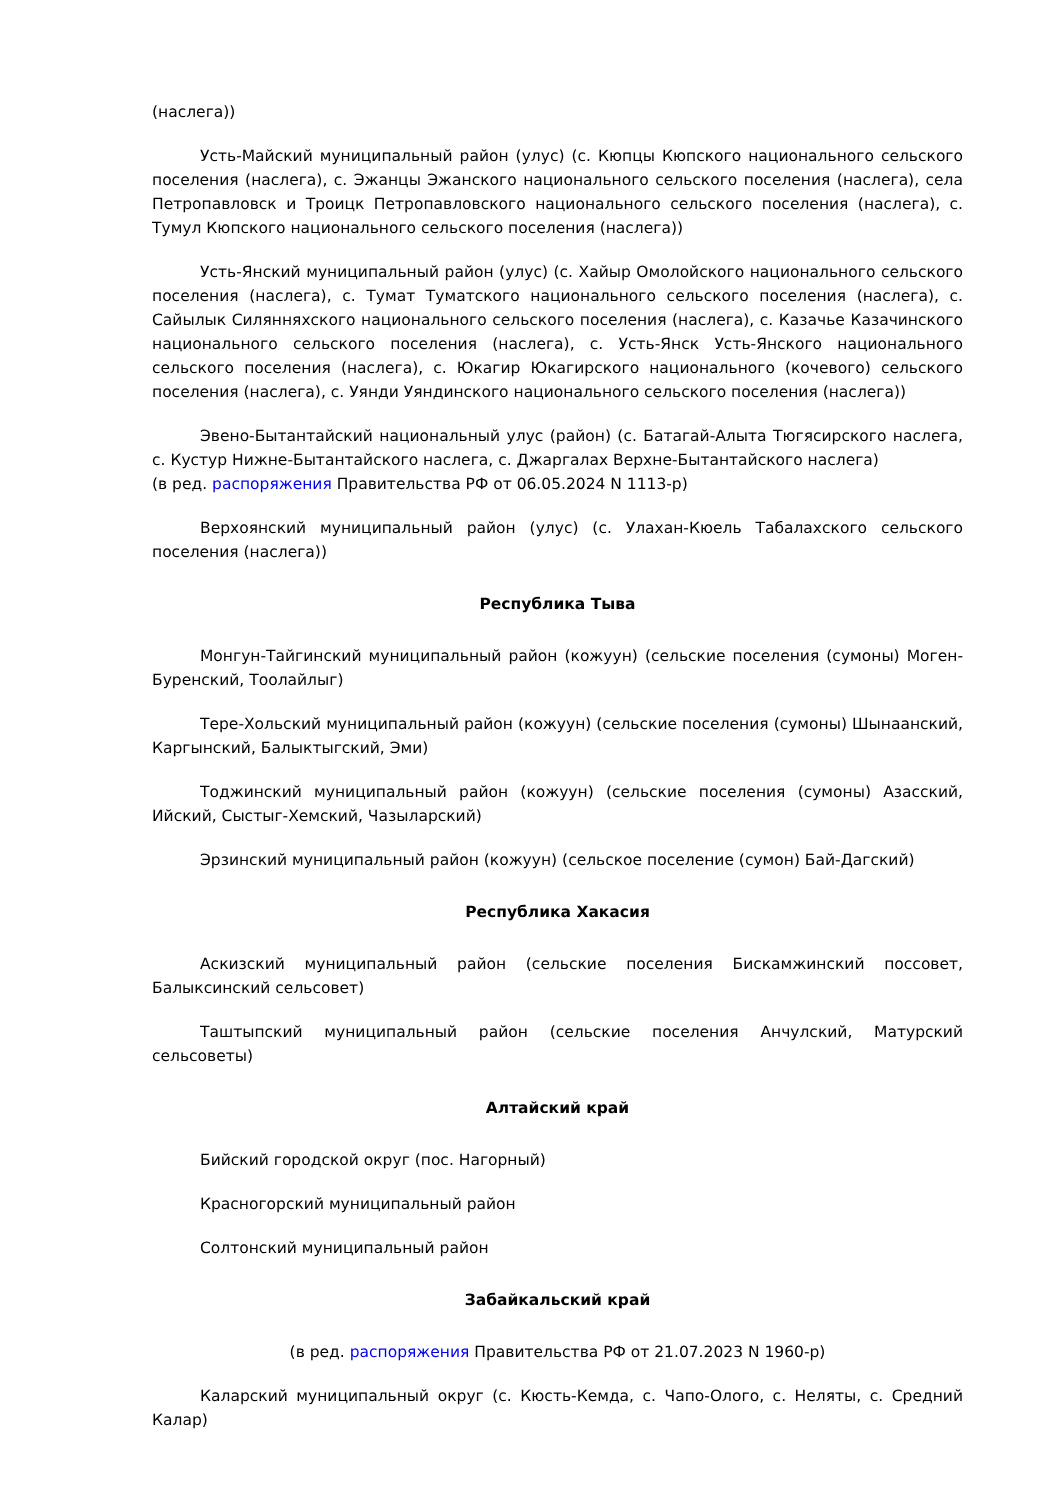(наслега))
Усть-Майский муниципальный район (улус) (с. Кюпцы Кюпского национального сельского поселения (наслега), с. Эжанцы Эжанского национального сельского поселения (наслега), села Петропавловск и Троицк Петропавловского национального сельского поселения (наслега), с. Тумул Кюпского национального сельского поселения (наслега))
Усть-Янский муниципальный район (улус) (с. Хайыр Омолойского национального сельского поселения (наслега), с. Тумат Туматского национального сельского поселения (наслега), с. Сайылык Силянняхского национального сельского поселения (наслега), с. Казачье Казачинского национального сельского поселения (наслега), с. Усть-Янск Усть-Янского национального сельского поселения (наслега), с. Юкагир Юкагирского национального (кочевого) сельского поселения (наслега), с. Уянди Уяндинского национального сельского поселения (наслега))
Эвено-Бытантайский национальный улус (район) (с. Батагай-Алыта Тюгясирского наслега, с. Кустур Нижне-Бытантайского наслега, с. Джаргалах Верхне-Бытантайского наслега)
(в ред. распоряжения Правительства РФ от 06.05.2024 N 1113-р)
Верхоянский муниципальный район (улус) (с. Улахан-Кюель Табалахского сельского поселения (наслега))
Республика Тыва
Монгун-Тайгинский муниципальный район (кожуун) (сельские поселения (сумоны) Моген-Буренский, Тоолайлыг)
Тере-Хольский муниципальный район (кожуун) (сельские поселения (сумоны) Шынаанский, Каргынский, Балыктыгский, Эми)
Тоджинский муниципальный район (кожуун) (сельские поселения (сумоны) Азасский, Ийский, Сыстыг-Хемский, Чазыларский)
Эрзинский муниципальный район (кожуун) (сельское поселение (сумон) Бай-Дагский)
Республика Хакасия
Аскизский муниципальный район (сельские поселения Бискамжинский поссовет, Балыксинский сельсовет)
Таштыпский муниципальный район (сельские поселения Анчулский, Матурский сельсоветы)
Алтайский край
Бийский городской округ (пос. Нагорный)
Красногорский муниципальный район
Солтонский муниципальный район
Забайкальский край
(в ред. распоряжения Правительства РФ от 21.07.2023 N 1960-р)
Каларский муниципальный округ (с. Кюсть-Кемда, с. Чапо-Олого, с. Неляты, с. Средний Калар)